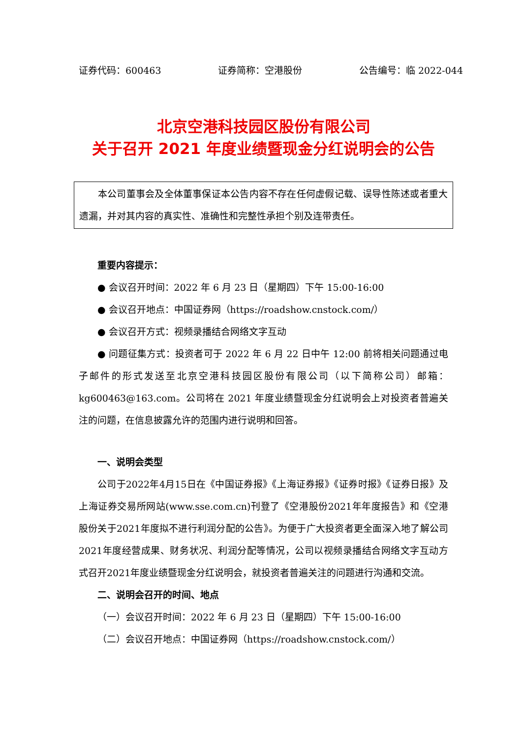证券代码：600463 证券简称：空港股份 公告编号：临 2022-044
北京空港科技园区股份有限公司
关于召开 2021 年度业绩暨现金分红说明会的公告
本公司董事会及全体董事保证本公告内容不存在任何虚假记载、误导性陈述或者重大遗漏，并对其内容的真实性、准确性和完整性承担个别及连带责任。
重要内容提示：
● 会议召开时间：2022 年 6 月 23 日（星期四）下午 15:00-16:00
● 会议召开地点：中国证券网（https://roadshow.cnstock.com/）
● 会议召开方式：视频录播结合网络文字互动
● 问题征集方式：投资者可于 2022 年 6 月 22 日中午 12:00 前将相关问题通过电子邮件的形式发送至北京空港科技园区股份有限公司（以下简称公司）邮箱：kg600463@163.com。公司将在 2021 年度业绩暨现金分红说明会上对投资者普遍关注的问题，在信息披露允许的范围内进行说明和回答。
一、说明会类型
公司于2022年4月15日在《中国证券报》《上海证券报》《证券时报》《证券日报》及上海证券交易所网站(www.sse.com.cn)刊登了《空港股份2021年年度报告》和《空港股份关于2021年度拟不进行利润分配的公告》。为便于广大投资者更全面深入地了解公司2021年度经营成果、财务状况、利润分配等情况，公司以视频录播结合网络文字互动方式召开2021年度业绩暨现金分红说明会，就投资者普遍关注的问题进行沟通和交流。
二、说明会召开的时间、地点
（一）会议召开时间：2022 年 6 月 23 日（星期四）下午 15:00-16:00
（二）会议召开地点：中国证券网（https://roadshow.cnstock.com/）